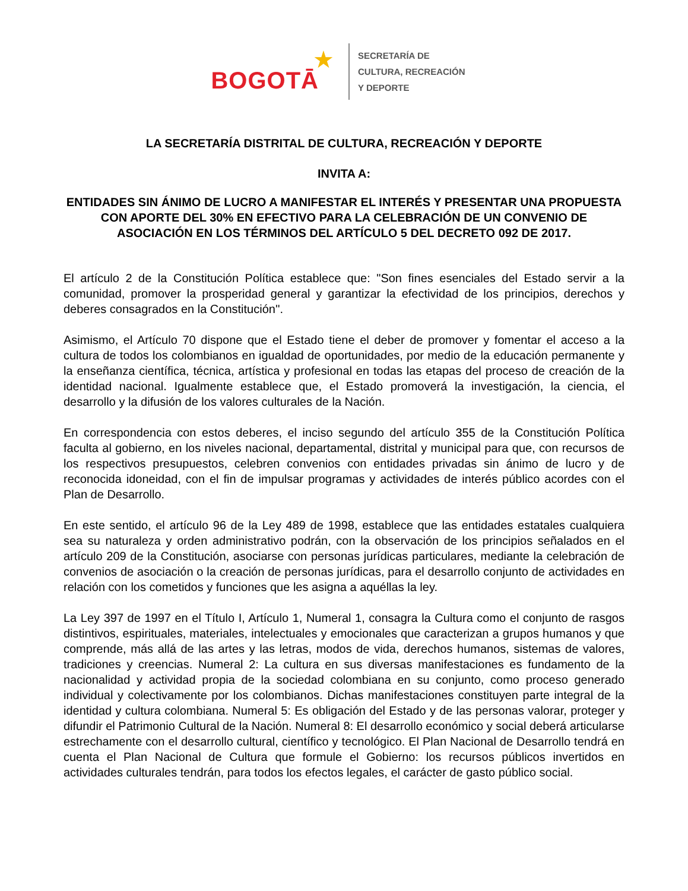BOGOTĀ ★
SECRETARÍA DE
CULTURA, RECREACIÓN
Y DEPORTE
LA SECRETARÍA DISTRITAL DE CULTURA, RECREACIÓN Y DEPORTE
INVITA A:
ENTIDADES SIN ÁNIMO DE LUCRO A MANIFESTAR EL INTERÉS Y PRESENTAR UNA PROPUESTA CON APORTE DEL 30% EN EFECTIVO PARA LA CELEBRACIÓN DE UN CONVENIO DE ASOCIACIÓN EN LOS TÉRMINOS DEL ARTÍCULO 5 DEL DECRETO 092 DE 2017.
El artículo 2 de la Constitución Política establece que: "Son fines esenciales del Estado servir a la comunidad, promover la prosperidad general y garantizar la efectividad de los principios, derechos y deberes consagrados en la Constitución''.
Asimismo, el Artículo 70 dispone que el Estado tiene el deber de promover y fomentar el acceso a la cultura de todos los colombianos en igualdad de oportunidades, por medio de la educación permanente y la enseñanza científica, técnica, artística y profesional en todas las etapas del proceso de creación de la identidad nacional. Igualmente establece que, el Estado promoverá la investigación, la ciencia, el desarrollo y la difusión de los valores culturales de la Nación.
En correspondencia con estos deberes, el inciso segundo del artículo 355 de la Constitución Política faculta al gobierno, en los niveles nacional, departamental, distrital y municipal para que, con recursos de los respectivos presupuestos, celebren convenios con entidades privadas sin ánimo de lucro y de reconocida idoneidad, con el fin de impulsar programas y actividades de interés público acordes con el Plan de Desarrollo.
En este sentido, el artículo 96 de la Ley 489 de 1998, establece que las entidades estatales cualquiera sea su naturaleza y orden administrativo podrán, con la observación de los principios señalados en el artículo 209 de la Constitución, asociarse con personas jurídicas particulares, mediante la celebración de convenios de asociación o la creación de personas jurídicas, para el desarrollo conjunto de actividades en relación con los cometidos y funciones que les asigna a aquéllas la ley.
La Ley 397 de 1997 en el Título I, Artículo 1, Numeral 1, consagra la Cultura como el conjunto de rasgos distintivos, espirituales, materiales, intelectuales y emocionales que caracterizan a grupos humanos y que comprende, más allá de las artes y las letras, modos de vida, derechos humanos, sistemas de valores, tradiciones y creencias. Numeral 2: La cultura en sus diversas manifestaciones es fundamento de la nacionalidad y actividad propia de la sociedad colombiana en su conjunto, como proceso generado individual y colectivamente por los colombianos. Dichas manifestaciones constituyen parte integral de la identidad y cultura colombiana. Numeral 5: Es obligación del Estado y de las personas valorar, proteger y difundir el Patrimonio Cultural de la Nación. Numeral 8: El desarrollo económico y social deberá articularse estrechamente con el desarrollo cultural, científico y tecnológico. El Plan Nacional de Desarrollo tendrá en cuenta el Plan Nacional de Cultura que formule el Gobierno: los recursos públicos invertidos en actividades culturales tendrán, para todos los efectos legales, el carácter de gasto público social.